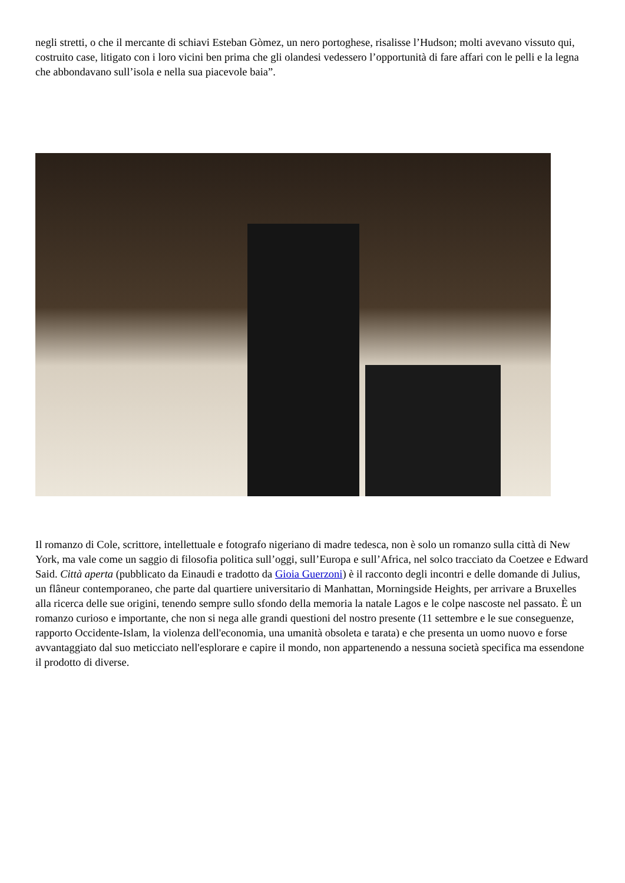negli stretti, o che il mercante di schiavi Esteban Gòmez, un nero portoghese, risalisse l’Hudson; molti avevano vissuto qui, costruito case, litigato con i loro vicini ben prima che gli olandesi vedessero l’opportunità di fare affari con le pelli e la legna che abbondavano sull’isola e nella sua piacevole baia”.
Il romanzo di Cole, scrittore, intellettuale e fotografo nigeriano di madre tedesca, non è solo un romanzo sulla città di New York, ma vale come un saggio di filosofia politica sull’oggi, sull’Europa e sull’Africa, nel solco tracciato da Coetzee e Edward Said. Città aperta (pubblicato da Einaudi e tradotto da Gioia Guerzoni) è il racconto degli incontri e delle domande di Julius, un flâneur contemporaneo, che parte dal quartiere universitario di Manhattan, Morningside Heights, per arrivare a Bruxelles alla ricerca delle sue origini, tenendo sempre sullo sfondo della memoria la natale Lagos e le colpe nascoste nel passato. È un romanzo curioso e importante, che non si nega alle grandi questioni del nostro presente (11 settembre e le sue conseguenze, rapporto Occidente-Islam, la violenza dell'economia, una umanità obsoleta e tarata) e che presenta un uomo nuovo e forse avvantaggiato dal suo meticciato nell'esplorare e capire il mondo, non appartenendo a nessuna società specifica ma essendone il prodotto di diverse.